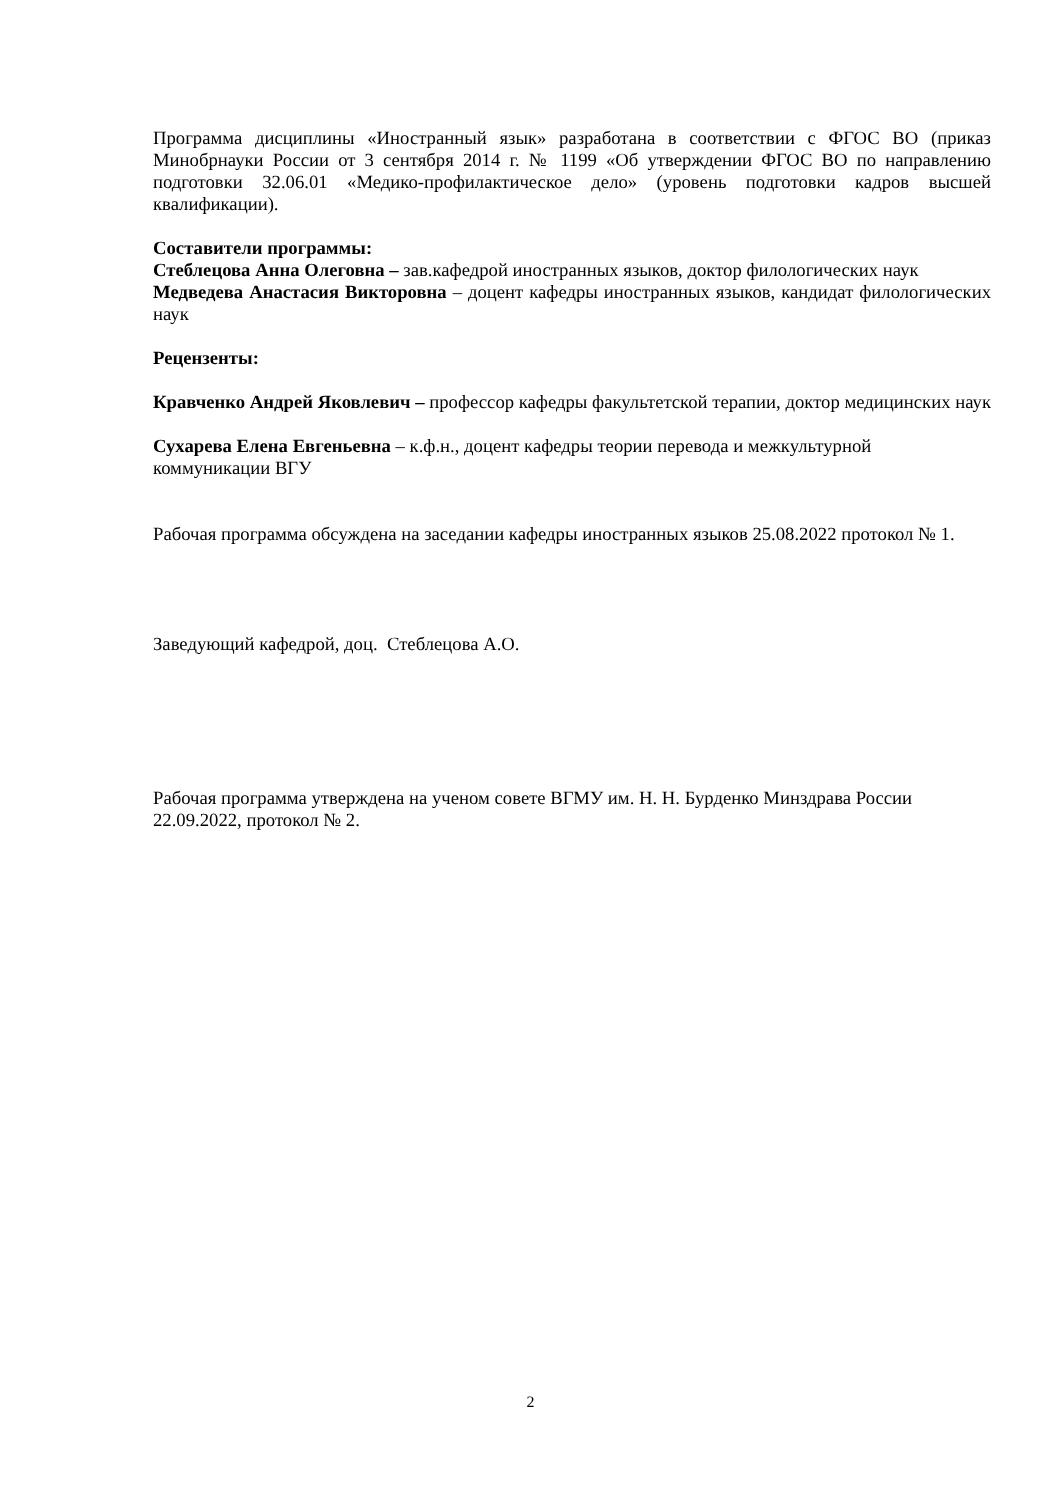Программа дисциплины «Иностранный язык» разработана в соответствии с ФГОС ВО (приказ Минобрнауки России от 3 сентября 2014 г. № 1199 «Об утверждении ФГОС ВО по направлению подготовки 32.06.01 «Медико-профилактическое дело» (уровень подготовки кадров высшей квалификации).
Составители программы:
Стеблецова Анна Олеговна – зав.кафедрой иностранных языков, доктор филологических наук
Медведева Анастасия Викторовна – доцент кафедры иностранных языков, кандидат филологических наук
Рецензенты:
Кравченко Андрей Яковлевич – профессор кафедры факультетской терапии, доктор медицинских наук
Сухарева Елена Евгеньевна – к.ф.н., доцент кафедры теории перевода и межкультурной коммуникации ВГУ
Рабочая программа обсуждена на заседании кафедры иностранных языков 25.08.2022 протокол № 1.
Заведующий кафедрой, доц. Стеблецова А.О.
Рабочая программа утверждена на ученом совете ВГМУ им. Н. Н. Бурденко Минздрава России 22.09.2022, протокол № 2.
2